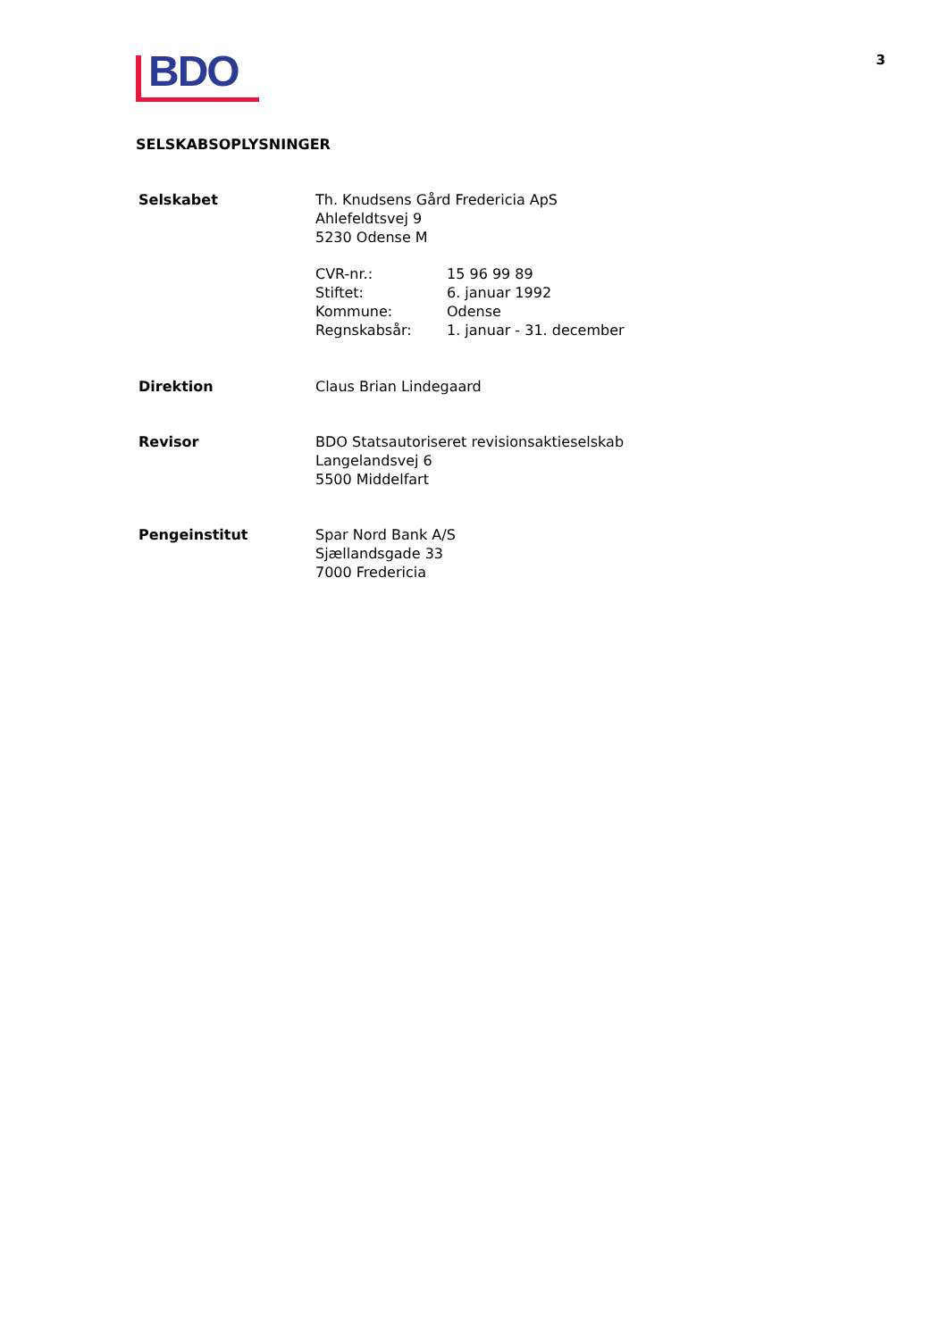BDO
3
SELSKABSOPLYSNINGER
| Selskabet | Th. Knudsens Gård Fredericia ApS Ahlefeldtsvej 9 5230 Odense M / CVR-nr.: / 15 96 99 89 / / Stiftet: / 6. januar 1992 / / Kommune: / Odense / / Regnskabsår: / 1. januar - 31. december / |
| Direktion | Claus Brian Lindegaard |
| Revisor | BDO Statsautoriseret revisionsaktieselskab Langelandsvej 6 5500 Middelfart |
| Pengeinstitut | Spar Nord Bank A/S Sjællandsgade 33 7000 Fredericia |